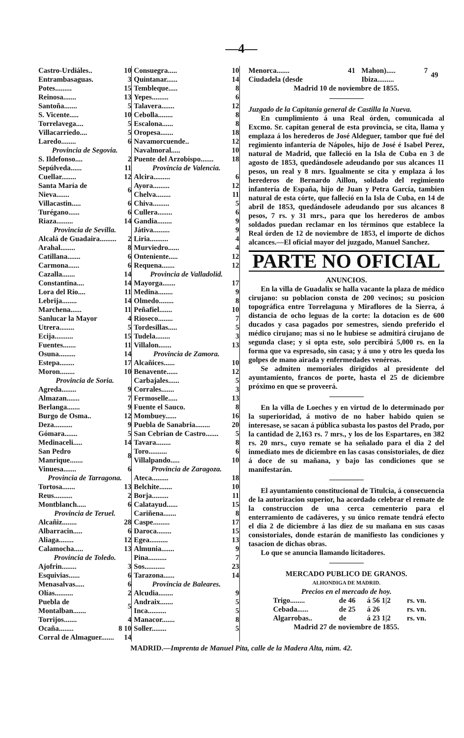—4—
| Castro-Urdiáles.. | 10 |
| Entrambasaguas. | 3 |
| Potes......... | 15 |
| Reinosa....... | 13 |
| Santoña....... | 5 |
| S. Vicente..... | 10 |
| Torrelavega.... | 5 |
| Villacarriedo.... | 5 |
| Laredo........ | 6 |
| Provincia de Segovia. | |
| S. Ildefonso.... | 2 |
| Sepúlveda...... | 11 |
| Cuellar........ | 12 |
| Santa María de Nieva....... | 6 |
| Villacastin..... | 6 |
| Turégano...... | 6 |
| Riaza......... | 14 |
| Provincia de Sevilla. | |
| Alcalá de Guadaira......... | 2 |
| Arahal........ | 8 |
| Catillana....... | 6 |
| Carmona...... | 6 |
| Cazalla....... | 14 |
| Constantina.... | 14 |
| Lora del Rio.... | 11 |
| Lebrija........ | 14 |
| Marchena...... | 11 |
| Sanlucar la Mayor | 4 |
| Utrera........ | 5 |
| Ecija.......... | 15 |
| Fuentes....... | 11 |
| Osuna......... | 14 |
| Estepa........ | 17 |
| Moron........ | 10 |
| Provincia de Soria. | |
| Agreda........ | 9 |
| Almazan....... | 7 |
| Berlanga....... | 9 |
| Burgo de Osma.. | 12 |
| Deza.......... | 9 |
| Gómara....... | 5 |
| Medinaceli..... | 14 |
| San Pedro Manrique....... | 8 |
| Vinuesa....... | 6 |
| Provincia de Tarragona. | |
| Tortosa....... | 13 |
| Reus.......... | 2 |
| Montblanch..... | 6 |
| Provincia de Teruel. | |
| Alcañiz........ | 28 |
| Albarracin..... | 6 |
| Aliaga........ | 12 |
| Calamocha..... | 13 |
| Provincia de Toledo. | |
| Ajofrin........ | 3 |
| Esquivias...... | 6 |
| Menasalvas..... | 6 |
| Olías.......... | 2 |
| Puebla de Montalban....... | 5 |
| Torrijos....... | 4 |
| Ocaña........ | 8 10 |
| Corral de Almaguer....... | 14 |
| Consuegra..... | 10 |
| Quintanar...... | 14 |
| Tembleque..... | 8 |
| Yepes......... | 6 |
| Talavera....... | 12 |
| Cebolla........ | 8 |
| Escalona...... | 8 |
| Oropesa....... | 18 |
| Navamorcuende.. | 12 |
| Navalmoral..... | 10 |
| Puente del Arzobispo....... | 18 |
| Provincia de Valencia. | |
| Alcira......... | 6 |
| Ayora......... | 12 |
| Chelva........ | 11 |
| Chiva......... | 5 |
| Cullera........ | 6 |
| Gandia........ | 9 |
| Játiva......... | 9 |
| Liria.......... | 4 |
| Murviedro...... | 4 |
| Onteniente..... | 12 |
| Requena....... | 12 |
| Provincia de Valladolid. | |
| Mayorga....... | 17 |
| Medina........ | 9 |
| Olmedo........ | 8 |
| Peñafiel....... | 10 |
| Rioseco........ | 7 |
| Tordesillas..... | 5 |
| Tudela........ | 3 |
| Villalon....... | 13 |
| Provincia de Zamora. | |
| Alcañices...... | 10 |
| Benavente...... | 12 |
| Carbajales...... | 5 |
| Corrales....... | 3 |
| Fermoselle..... | 13 |
| Fuente el Sauco. | 8 |
| Mombuey...... | 16 |
| Puebla de Sanabria........ | 20 |
| San Cebrian de Castro....... | 5 |
| Tavara........ | 8 |
| Toro.......... | 6 |
| Villalpando..... | 10 |
| Provincia de Zaragoza. | |
| Ateca......... | 18 |
| Belchite....... | 10 |
| Borja......... | 11 |
| Calatayud...... | 15 |
| Cariñena....... | 8 |
| Caspe......... | 17 |
| Daroca........ | 15 |
| Egea.......... | 13 |
| Almunia....... | 9 |
| Pina.......... | 7 |
| Sos........... | 23 |
| Tarazona...... | 14 |
| Provincia de Baleares. | |
| Alcudia........ | 9 |
| Andraix....... | 5 |
| Inca.......... | 5 |
| Manacor....... | 8 |
| Soller........ | 5 |
| Menorca....... | 41 | Mahon)..... | 7 | 49 |
| Ciudadela (desde | | Ibiza......... | | |
Madrid 10 de noviembre de 1855.
Juzgado de la Capitanía general de Castilla la Nueva.
En cumplimiento á una Real órden, comunicada al Excmo. Sr. capitan general de esta provincia, se cita, llama y emplaza á los herederos de José Aldeguer, tambor que fué del regimiento infantería de Nápoles, hijo de José é Isabel Perez, natural de Madrid, que falleció en la Isla de Cuba en 3 de agosto de 1853, quedándosele adeudando por sus alcances 11 pesos, un real y 8 mrs. Igualmente se cita y emplaza á los herederos de Bernardo Aillon, soldado del regimiento infantería de España, hijo de Juan y Petra García, tambien natural de esta córte, que falleció en la Isla de Cuba, en 14 de abril de 1853, quedándosele adeudando por sus alcances 8 pesos, 7 rs. y 31 mrs., para que los herederos de ambos soldados puedan reclamar en los términos que establece la Real órden de 12 de noviembre de 1853, el importe de dichos alcances.—El oficial mayor del juzgado, Manuel Sanchez.
PARTE NO OFICIAL
ANUNCIOS.
En la villa de Guadalix se halla vacante la plaza de médico cirujano: su poblacion consta de 200 vecinos; su posicion topográfica entre Torrelaguna y Miraflores de la Sierra, á distancia de ocho leguas de la corte: la dotacion es de 600 ducados y casa pagados por semestres, siendo preferido el médico cirujano; mas si no le hubiese se admitirá cirujano de segunda clase; y si opta este, solo percibirá 5,000 rs. en la forma que va espresado, sin casa; y á uno y otro les queda los golpes de mano airada y enfermedades venéreas.
Se admiten memoriales dirigidos al presidente del ayuntamiento, francos de porte, hasta el 25 de diciembre próximo en que se proveerá.
En la villa de Loeches y en virtud de lo determinado por la superioridad, á motivo de no haber habido quien se interesase, se sacan á pública subasta los pastos del Prado, por la cantidad de 2,163 rs. 7 mrs., y los de los Espartares, en 382 rs. 20 mrs., cuyo remate se ha señalado para el dia 2 del inmediato mes de diciembre en las casas consistoriales, de diez á doce de su mañana, y bajo las condiciones que se manifestarán.
El ayuntamiento constitucional de Titulcia, á consecuencia de la autorizacion superior, ha acordado celebrar el remate de la construccion de una cerca cementerio para el enterramiento de cadáveres, y su único remate tendrá efecto el dia 2 de diciembre á las diez de su mañana en sus casas consistoriales, donde estarán de manifiesto las condiciones y tasacion de dichas obras.
Lo que se anuncia llamando licitadores.
MERCADO PUBLICO DE GRANOS.
ALHONDIGA DE MADRID.
Precios en el mercado de hoy.
| Trigo........ | de 46 | á 56 1/2 | rs. vn. |
| Cebada...... | de 25 | á 26 | rs. vn. |
| Algarrobas.. | de | á 23 1/2 | rs. vn. |
Madrid 27 de noviembre de 1855.
MADRID.—Imprenta de Manuel Pita, calle de la Madera Alta, núm. 42.